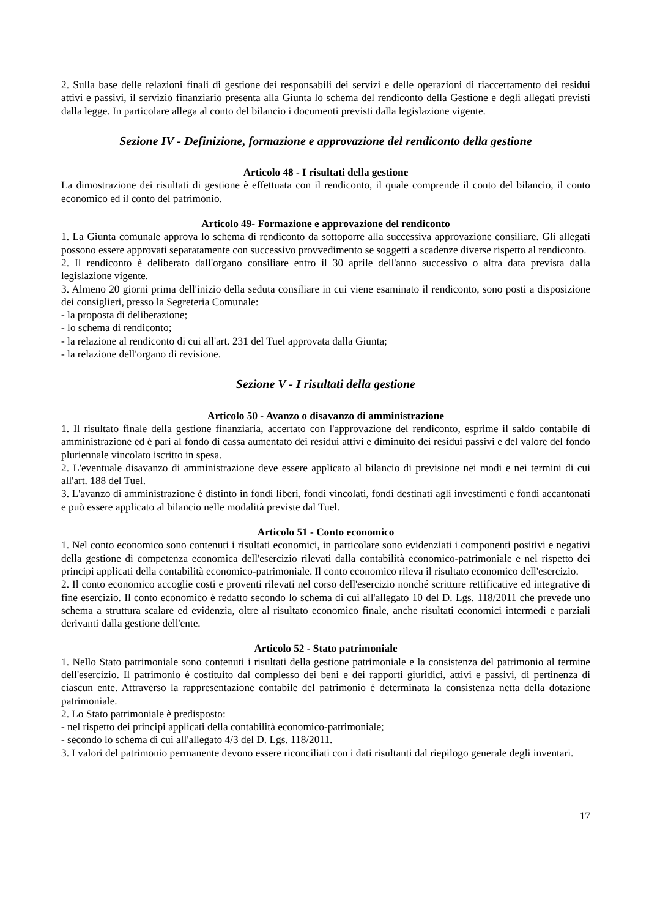2. Sulla base delle relazioni finali di gestione dei responsabili dei servizi e delle operazioni di riaccertamento dei residui attivi e passivi, il servizio finanziario presenta alla Giunta lo schema del rendiconto della Gestione e degli allegati previsti dalla legge. In particolare allega al conto del bilancio i documenti previsti dalla legislazione vigente.
Sezione IV - Definizione, formazione e approvazione del rendiconto della gestione
Articolo 48 - I risultati della gestione
La dimostrazione dei risultati di gestione è effettuata con il rendiconto, il quale comprende il conto del bilancio, il conto economico ed il conto del patrimonio.
Articolo 49- Formazione e approvazione del rendiconto
1. La Giunta comunale approva lo schema di rendiconto da sottoporre alla successiva approvazione consiliare. Gli allegati possono essere approvati separatamente con successivo provvedimento se soggetti a scadenze diverse rispetto al rendiconto.
2. Il rendiconto è deliberato dall'organo consiliare entro il 30 aprile dell'anno successivo o altra data prevista dalla legislazione vigente.
3. Almeno 20 giorni prima dell'inizio della seduta consiliare in cui viene esaminato il rendiconto, sono posti a disposizione dei consiglieri, presso la Segreteria Comunale:
- la proposta di deliberazione;
- lo schema di rendiconto;
- la relazione al rendiconto di cui all'art. 231 del Tuel approvata dalla Giunta;
- la relazione dell'organo di revisione.
Sezione V - I risultati della gestione
Articolo 50 - Avanzo o disavanzo di amministrazione
1. Il risultato finale della gestione finanziaria, accertato con l'approvazione del rendiconto, esprime il saldo contabile di amministrazione ed è pari al fondo di cassa aumentato dei residui attivi e diminuito dei residui passivi e del valore del fondo pluriennale vincolato iscritto in spesa.
2. L'eventuale disavanzo di amministrazione deve essere applicato al bilancio di previsione nei modi e nei termini di cui all'art. 188 del Tuel.
3. L'avanzo di amministrazione è distinto in fondi liberi, fondi vincolati, fondi destinati agli investimenti e fondi accantonati e può essere applicato al bilancio nelle modalità previste dal Tuel.
Articolo 51 - Conto economico
1. Nel conto economico sono contenuti i risultati economici, in particolare sono evidenziati i componenti positivi e negativi della gestione di competenza economica dell'esercizio rilevati dalla contabilità economico-patrimoniale e nel rispetto dei principi applicati della contabilità economico-patrimoniale. Il conto economico rileva il risultato economico dell'esercizio.
2. Il conto economico accoglie costi e proventi rilevati nel corso dell'esercizio nonché scritture rettificative ed integrative di fine esercizio. Il conto economico è redatto secondo lo schema di cui all'allegato 10 del D. Lgs. 118/2011 che prevede uno schema a struttura scalare ed evidenzia, oltre al risultato economico finale, anche risultati economici intermedi e parziali derivanti dalla gestione dell'ente.
Articolo 52 - Stato patrimoniale
1. Nello Stato patrimoniale sono contenuti i risultati della gestione patrimoniale e la consistenza del patrimonio al termine dell'esercizio. Il patrimonio è costituito dal complesso dei beni e dei rapporti giuridici, attivi e passivi, di pertinenza di ciascun ente. Attraverso la rappresentazione contabile del patrimonio è determinata la consistenza netta della dotazione patrimoniale.
2. Lo Stato patrimoniale è predisposto:
- nel rispetto dei principi applicati della contabilità economico-patrimoniale;
- secondo lo schema di cui all'allegato 4/3 del D. Lgs. 118/2011.
3. I valori del patrimonio permanente devono essere riconciliati con i dati risultanti dal riepilogo generale degli inventari.
17